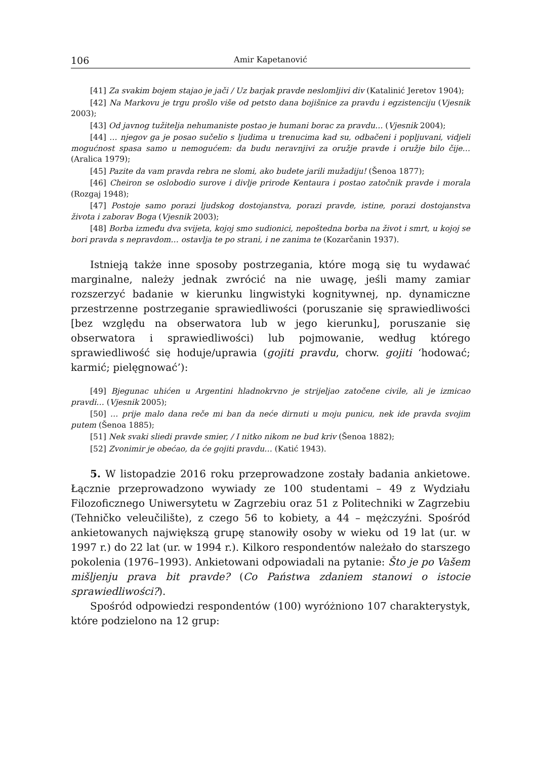106 Amir Kapetanović
[41] Za svakim bojem stajao je jači / Uz barjak pravde neslomljivi div (Katalinić Jeretov 1904);
[42] Na Markovu je trgu prošlo više od petsto dana bojišnice za pravdu i egzistenciju (Vjesnik 2003);
[43] Od javnog tužitelja nehumaniste postao je humani borac za pravdu… (Vjesnik 2004);
[44] … njegov ga je posao sučelio s ljudima u trenucima kad su, odbačeni i popljuvani, vidjeli mogućnost spasa samo u nemogućem: da budu neravnjivi za oružje pravde i oružje bilo čije… (Aralica 1979);
[45] Pazite da vam pravda rebra ne slomi, ako budete jarili mužadiju! (Šenoa 1877);
[46] Cheiron se oslobodio surove i divlje prirode Kentaura i postao zatočnik pravde i morala (Rozgaj 1948);
[47] Postoje samo porazi ljudskog dostojanstva, porazi pravde, istine, porazi dostojanstva života i zaborav Boga (Vjesnik 2003);
[48] Borba između dva svijeta, kojoj smo sudionici, nepoštedna borba na život i smrt, u kojoj se bori pravda s nepravdom… ostavlja te po strani, i ne zanima te (Kozarčanin 1937).
Istnieją także inne sposoby postrzegania, które mogą się tu wydawać marginalne, należy jednak zwrócić na nie uwagę, jeśli mamy zamiar rozszerzyć badanie w kierunku lingwistyki kognitywnej, np. dynamiczne przestrzenne postrzeganie sprawiedliwości (poruszanie się sprawiedliwości [bez względu na obserwatora lub w jego kierunku], poruszanie się obserwatora i sprawiedliwości) lub pojmowanie, według którego sprawiedliwość się hoduje/uprawia (gojiti pravdu, chorw. gojiti ‘hodować; karmić; pielęgnować’):
[49] Bjegunac uhićen u Argentini hladnokrvno je strijeljao zatočene civile, ali je izmicao pravdi… (Vjesnik 2005);
[50] … prije malo dana reče mi ban da neće dirnuti u moju punicu, nek ide pravda svojim putem (Šenoa 1885);
[51] Nek svaki sliedi pravde smier, / I nitko nikom ne bud kriv (Šenoa 1882);
[52] Zvonimir je obećao, da će gojiti pravdu… (Katić 1943).
5. W listopadzie 2016 roku przeprowadzone zostały badania ankietowe. Łącznie przeprowadzono wywiady ze 100 studentami – 49 z Wydziału Filozoficznego Uniwersytetu w Zagrzebiu oraz 51 z Politechniki w Zagrzebiu (Tehničko veleučilište), z czego 56 to kobiety, a 44 – mężczyźni. Spośród ankietowanych największą grupę stanowiły osoby w wieku od 19 lat (ur. w 1997 r.) do 22 lat (ur. w 1994 r.). Kilkoro respondentów należało do starszego pokolenia (1976–1993). Ankietowani odpowiadali na pytanie: Što je po Vašem mišljenju prava bit pravde? (Co Państwa zdaniem stanowi o istocie sprawiedliwości?).
Spośród odpowiedzi respondentów (100) wyróżniono 107 charakterystyk, które podzielono na 12 grup: